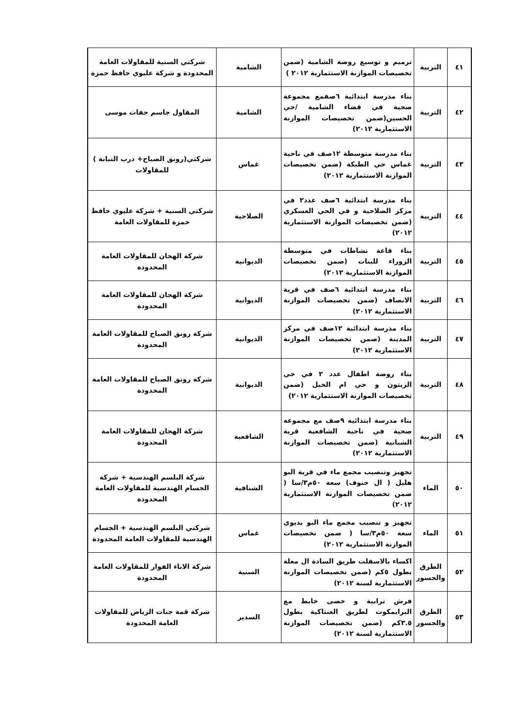| ٤١ | التربية | ترميم و توسيع روضة الشامية (ضمن تخصيصات الموازنة الاستثمارية ٢٠١٢ ) | الشامية | شركتي السنية للمقاولات العامة المحدودة و شركة عليوي حافظ حمزة |
| ٤٢ | التربية | بناء مدرسة ابتدائية ٦صفمع مجموعة صحية في قضاء الشامية /حي الحسين(ضمن تخصيصات الموازنة الاستثمارية ٢٠١٢) | الشامية | المقاول جاسم جفات موسى |
| ٤٣ | التربية | بناء مدرسة متوسطة ١٢صف في ناحية غماس حي الطبكة (ضمن تخصيصات الموازنة الاستثمارية ٢٠١٢) | غماس | شركتي(رونق الصباح+ درب التبانة ) للمقاولات |
| ٤٤ | التربية | بناء مدرسة ابتدائية ٦صف عدد٢ في مركز الصلاحية و في الحي العسكري (ضمن تخصيصات الموازنة الاستثمارية ٢٠١٢) | الصلاحية | شركتي السنية + شركة عليوي حافظ حمزة للمقاولات العامة |
| ٤٥ | التربية | بناء قاعة نشاطات في متوسطة الزوراء للبنات (ضمن تخصيصات الموازنة الاستثمارية ٢٠١٢) | الديوانية | شركة الهجان للمقاولات العامة المحدودة |
| ٤٦ | التربية | بناء مدرسة ابتدائية ٦صف في قرية الانصاف (ضمن تخصيصات الموازنة الاستثمارية ٢٠١٢) | الديوانية | شركة الهجان للمقاولات العامة المحدودة |
| ٤٧ | التربية | بناء مدرسة ابتدائية ١٢صف في مركز المدينة (ضمن تخصيصات الموازنة الاستثمارية ٢٠١٢) | الديوانية | شركة رونق الصباح للمقاولات العامة المحدودة |
| ٤٨ | التربية | بناء روضة اطفال عدد ٢ في حي الزيتون و حي ام الخيل (ضمن تخصيصات الموازنة الاستثمارية ٢٠١٢) | الديوانية | شركة رونق الصباح للمقاولات العامة المحدودة |
| ٤٩ | التربية | بناء مدرسة ابتدائية ٩صف مع مجموعة صحية في ناحية الشافعية قرية الشبانية (ضمن تخصيصات الموازنة الاستثمارية ٢٠١٢) | الشافعية | شركة الهجان للمقاولات العامة المحدودة |
| ٥٠ | الماء | تجهيز وتنصيب مجمع ماء في قرية البو هليل ( ال حنوف) سعة ٥٠م٣/سا ( ضمن تخصيصات الموازنة الاستثمارية ٢٠١٢) | الشنافية | شركة البلسم الهندسية + شركة الجسام الهندسية للمقاولات العامة المحدودة |
| ٥١ | الماء | تجهيز و تنصيب مجمع ماء البو بديوي سعة ٥٠م٣/سا ( ضمن تخصيصات الموازنة الاستثمارية ٢٠١٢) | غماس | شركتي البلسم الهندسية + الجسام الهندسية للمقاولات العامة المحدودة |
| ٥٢ | الطرق والجسور | اكساء بالاسفلت طريق السادة ال معلة بطول ٥كم (ضمن تخصيصات الموازنة الاستثمارية لسنة ٢٠١٢) | السنية | شركة الاناء الفوار للمقاولات العامة المحدودة |
| ٥٣ | الطرق والجسور | فرش ترابية و حصى خابط مع البرايمكوت لطريق العنتاكية بطول ٣.٥كم (ضمن تخصيصات الموازنة الاستثمارية لسنة ٢٠١٢) | السدير | شركة قمة جنات الرياض للمقاولات العامة المحدودة |